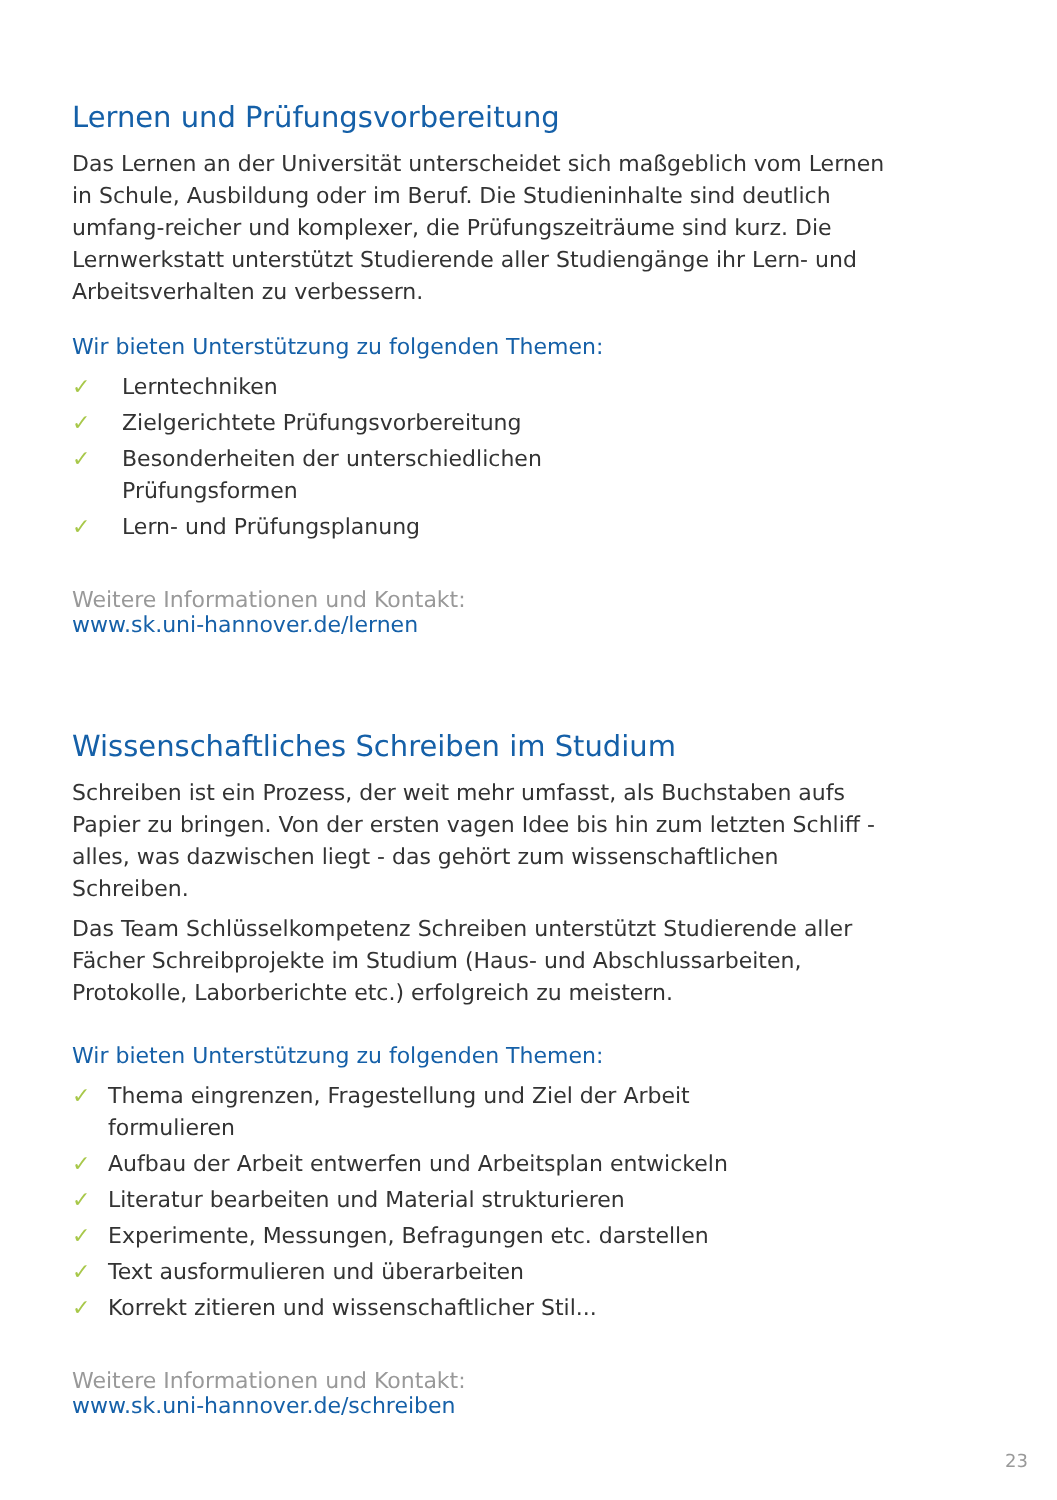Lernen und Prüfungsvorbereitung
Das Lernen an der Universität unterscheidet sich maßgeblich vom Lernen in Schule, Ausbildung oder im Beruf. Die Studieninhalte sind deutlich umfang-reicher und komplexer, die Prüfungszeiträume sind kurz. Die Lernwerkstatt unterstützt Studierende aller Studiengänge ihr Lern- und Arbeitsverhalten zu verbessern.
Wir bieten Unterstützung zu folgenden Themen:
✓ Lerntechniken
✓ Zielgerichtete Prüfungsvorbereitung
✓ Besonderheiten der unterschiedlichen
Prüfungsformen
✓ Lern- und Prüfungsplanung
Weitere Informationen und Kontakt:
www.sk.uni-hannover.de/lernen
Wissenschaftliches Schreiben im Studium
Schreiben ist ein Prozess, der weit mehr umfasst, als Buchstaben aufs Papier zu bringen. Von der ersten vagen Idee bis hin zum letzten Schliff - alles, was dazwischen liegt - das gehört zum wissenschaftlichen Schreiben.
Das Team Schlüsselkompetenz Schreiben unterstützt Studierende aller Fächer Schreibprojekte im Studium (Haus- und Abschlussarbeiten, Protokolle, Laborberichte etc.) erfolgreich zu meistern.
Wir bieten Unterstützung zu folgenden Themen:
✓ Thema eingrenzen, Fragestellung und Ziel der Arbeit
formulieren
✓ Aufbau der Arbeit entwerfen und Arbeitsplan entwickeln
✓ Literatur bearbeiten und Material strukturieren
✓ Experimente, Messungen, Befragungen etc. darstellen
✓ Text ausformulieren und überarbeiten
✓ Korrekt zitieren und wissenschaftlicher Stil...
Weitere Informationen und Kontakt:
www.sk.uni-hannover.de/schreiben
23